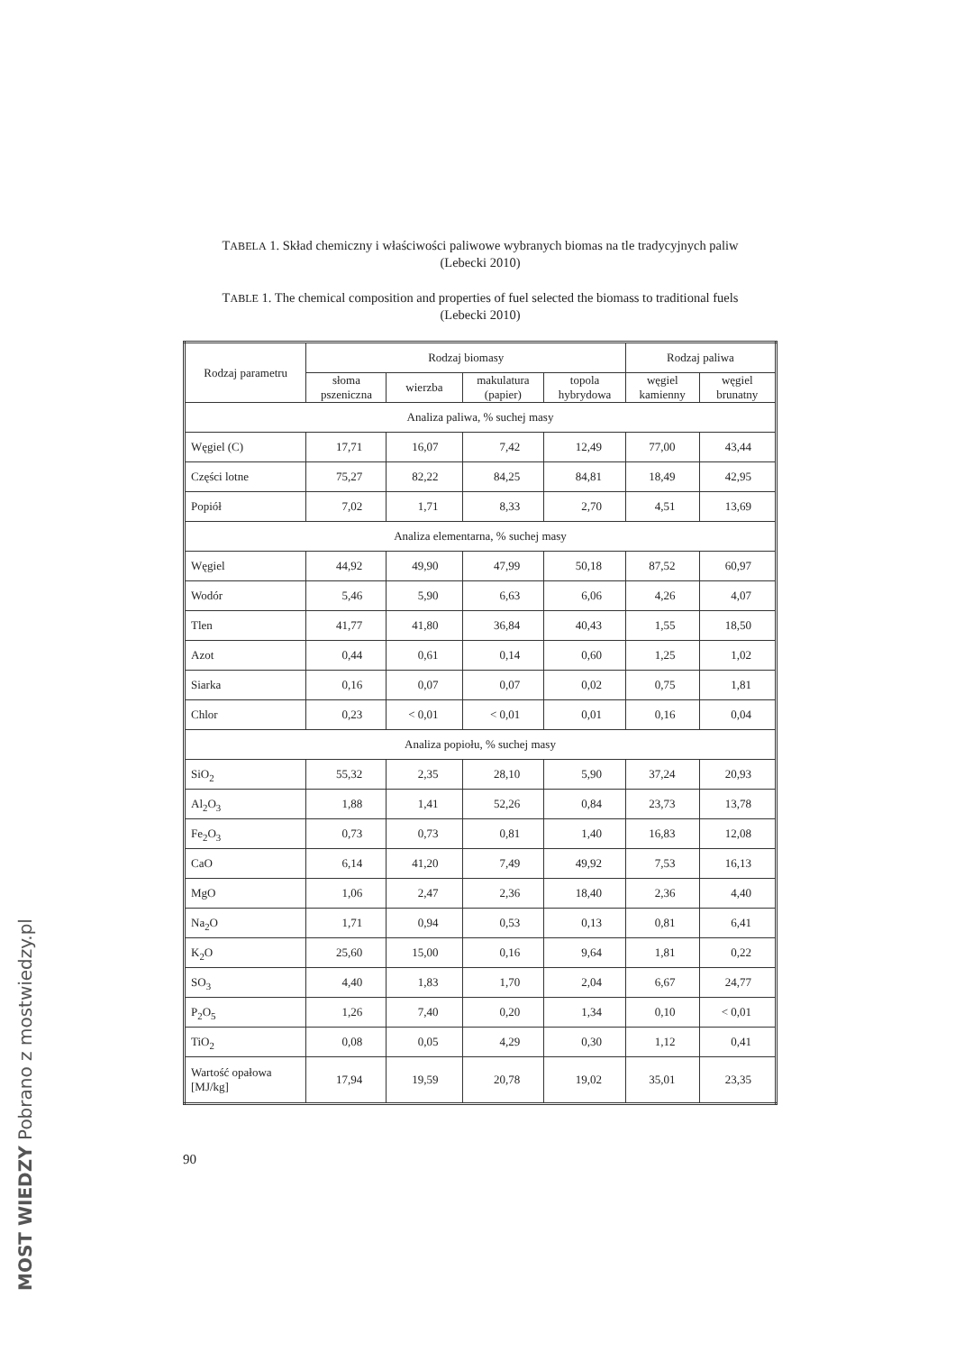MOST WIEDZY Pobrano z mostwiedzy.pl
TABELA 1. Skład chemiczny i właściwości paliwowe wybranych biomas na tle tradycyjnych paliw
(Lebecki 2010)
TABLE 1. The chemical composition and properties of fuel selected the biomass to traditional fuels
(Lebecki 2010)
| Rodzaj parametru | Rodzaj biomasy | | | | Rodzaj paliwa | |
| --- | --- | --- | --- | --- | --- | --- |
| | słoma pszeniczna | wierzba | makulatura (papier) | topola hybrydowa | węgiel kamienny | węgiel brunatny |
| Analiza paliwa, % suchej masy | | | | | | |
| Węgiel (C) | 17,71 | 16,07 | 7,42 | 12,49 | 77,00 | 43,44 |
| Części lotne | 75,27 | 82,22 | 84,25 | 84,81 | 18,49 | 42,95 |
| Popiół | 7,02 | 1,71 | 8,33 | 2,70 | 4,51 | 13,69 |
| Analiza elementarna, % suchej masy | | | | | | |
| Węgiel | 44,92 | 49,90 | 47,99 | 50,18 | 87,52 | 60,97 |
| Wodór | 5,46 | 5,90 | 6,63 | 6,06 | 4,26 | 4,07 |
| Tlen | 41,77 | 41,80 | 36,84 | 40,43 | 1,55 | 18,50 |
| Azot | 0,44 | 0,61 | 0,14 | 0,60 | 1,25 | 1,02 |
| Siarka | 0,16 | 0,07 | 0,07 | 0,02 | 0,75 | 1,81 |
| Chlor | 0,23 | < 0,01 | < 0,01 | 0,01 | 0,16 | 0,04 |
| Analiza popiołu, % suchej masy | | | | | | |
| SiO<sub>2</sub> | 55,32 | 2,35 | 28,10 | 5,90 | 37,24 | 20,93 |
| Al<sub>2</sub>O<sub>3</sub> | 1,88 | 1,41 | 52,26 | 0,84 | 23,73 | 13,78 |
| Fe<sub>2</sub>O<sub>3</sub> | 0,73 | 0,73 | 0,81 | 1,40 | 16,83 | 12,08 |
| CaO | 6,14 | 41,20 | 7,49 | 49,92 | 7,53 | 16,13 |
| MgO | 1,06 | 2,47 | 2,36 | 18,40 | 2,36 | 4,40 |
| Na<sub>2</sub>O | 1,71 | 0,94 | 0,53 | 0,13 | 0,81 | 6,41 |
| K<sub>2</sub>O | 25,60 | 15,00 | 0,16 | 9,64 | 1,81 | 0,22 |
| SO<sub>3</sub> | 4,40 | 1,83 | 1,70 | 2,04 | 6,67 | 24,77 |
| P<sub>2</sub>O<sub>5</sub> | 1,26 | 7,40 | 0,20 | 1,34 | 0,10 | < 0,01 |
| TiO<sub>2</sub> | 0,08 | 0,05 | 4,29 | 0,30 | 1,12 | 0,41 |
| Wartość opałowa [MJ/kg] | 17,94 | 19,59 | 20,78 | 19,02 | 35,01 | 23,35 |
90